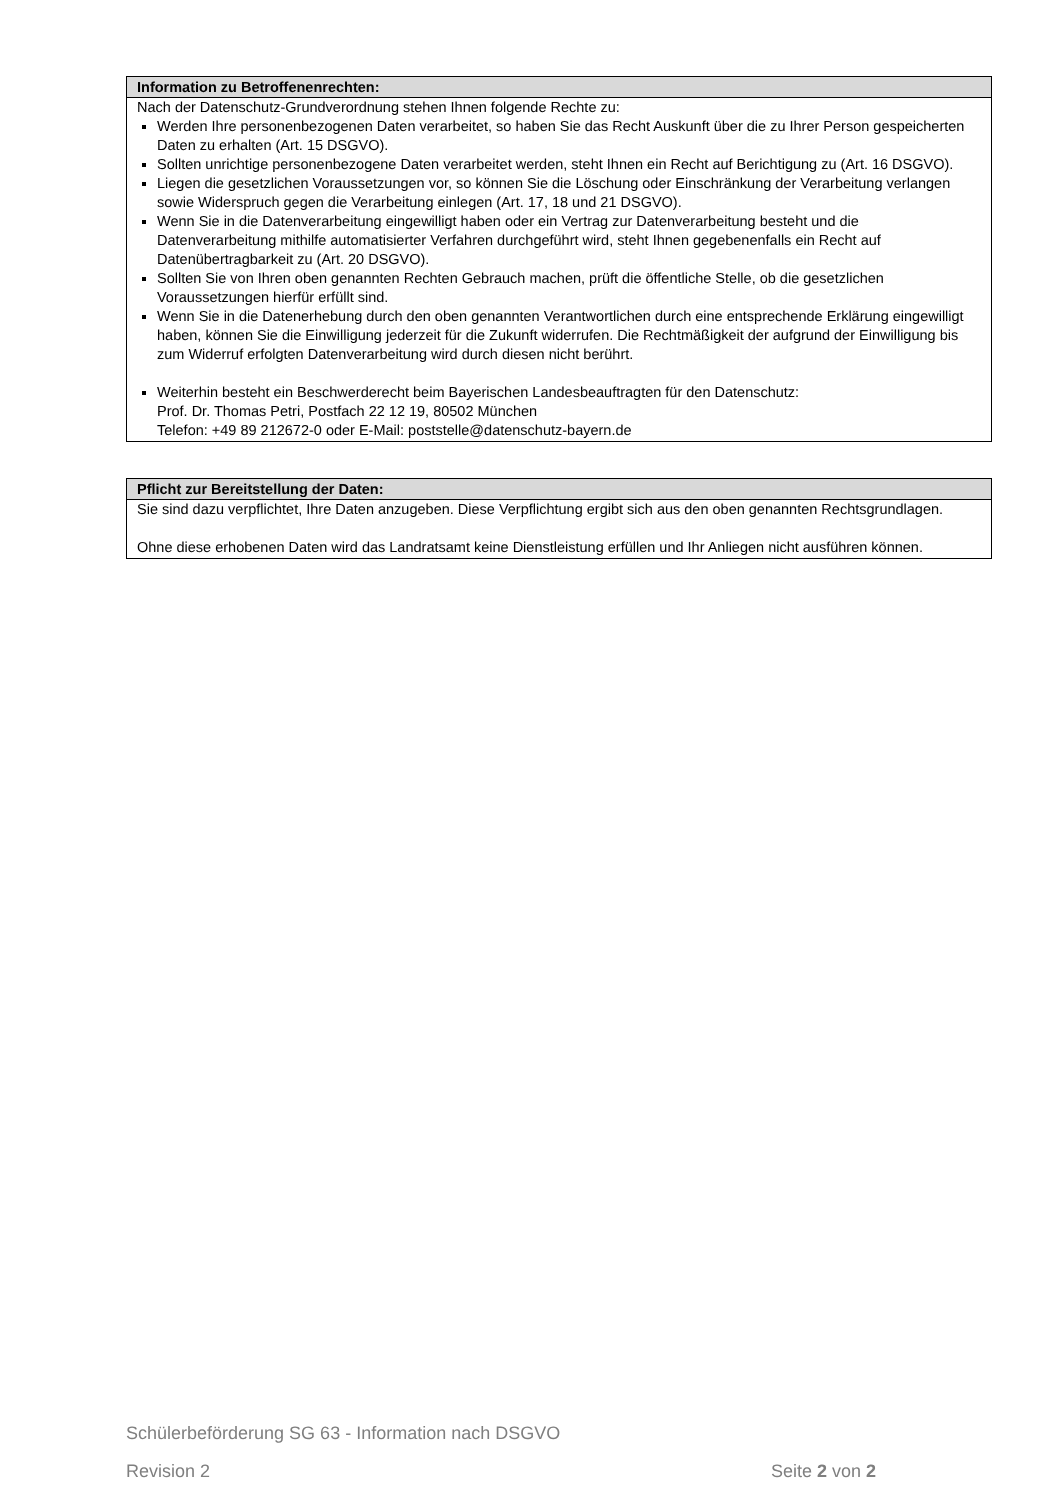Information zu Betroffenenrechten:
Nach der Datenschutz-Grundverordnung stehen Ihnen folgende Rechte zu:
Werden Ihre personenbezogenen Daten verarbeitet, so haben Sie das Recht Auskunft über die zu Ihrer Person gespeicherten Daten zu erhalten (Art. 15 DSGVO).
Sollten unrichtige personenbezogene Daten verarbeitet werden, steht Ihnen ein Recht auf Berichtigung zu (Art. 16 DSGVO).
Liegen die gesetzlichen Voraussetzungen vor, so können Sie die Löschung oder Einschränkung der Verarbeitung verlangen sowie Widerspruch gegen die Verarbeitung einlegen (Art. 17, 18 und 21 DSGVO).
Wenn Sie in die Datenverarbeitung eingewilligt haben oder ein Vertrag zur Datenverarbeitung besteht und die Datenverarbeitung mithilfe automatisierter Verfahren durchgeführt wird, steht Ihnen gegebenenfalls ein Recht auf Datenübertragbarkeit zu (Art. 20 DSGVO).
Sollten Sie von Ihren oben genannten Rechten Gebrauch machen, prüft die öffentliche Stelle, ob die gesetzlichen Voraussetzungen hierfür erfüllt sind.
Wenn Sie in die Datenerhebung durch den oben genannten Verantwortlichen durch eine entsprechende Erklärung eingewilligt haben, können Sie die Einwilligung jederzeit für die Zukunft widerrufen. Die Rechtmäßigkeit der aufgrund der Einwilligung bis zum Widerruf erfolgten Datenverarbeitung wird durch diesen nicht berührt.
Weiterhin besteht ein Beschwerderecht beim Bayerischen Landesbeauftragten für den Datenschutz:
Prof. Dr. Thomas Petri, Postfach 22 12 19, 80502 München
Telefon: +49 89 212672-0 oder E-Mail: poststelle@datenschutz-bayern.de
Pflicht zur Bereitstellung der Daten:
Sie sind dazu verpflichtet, Ihre Daten anzugeben. Diese Verpflichtung ergibt sich aus den oben genannten Rechtsgrundlagen.
Ohne diese erhobenen Daten wird das Landratsamt keine Dienstleistung erfüllen und Ihr Anliegen nicht ausführen können.
Schülerbeförderung SG 63 - Information nach DSGVO
Revision 2 Seite 2 von 2